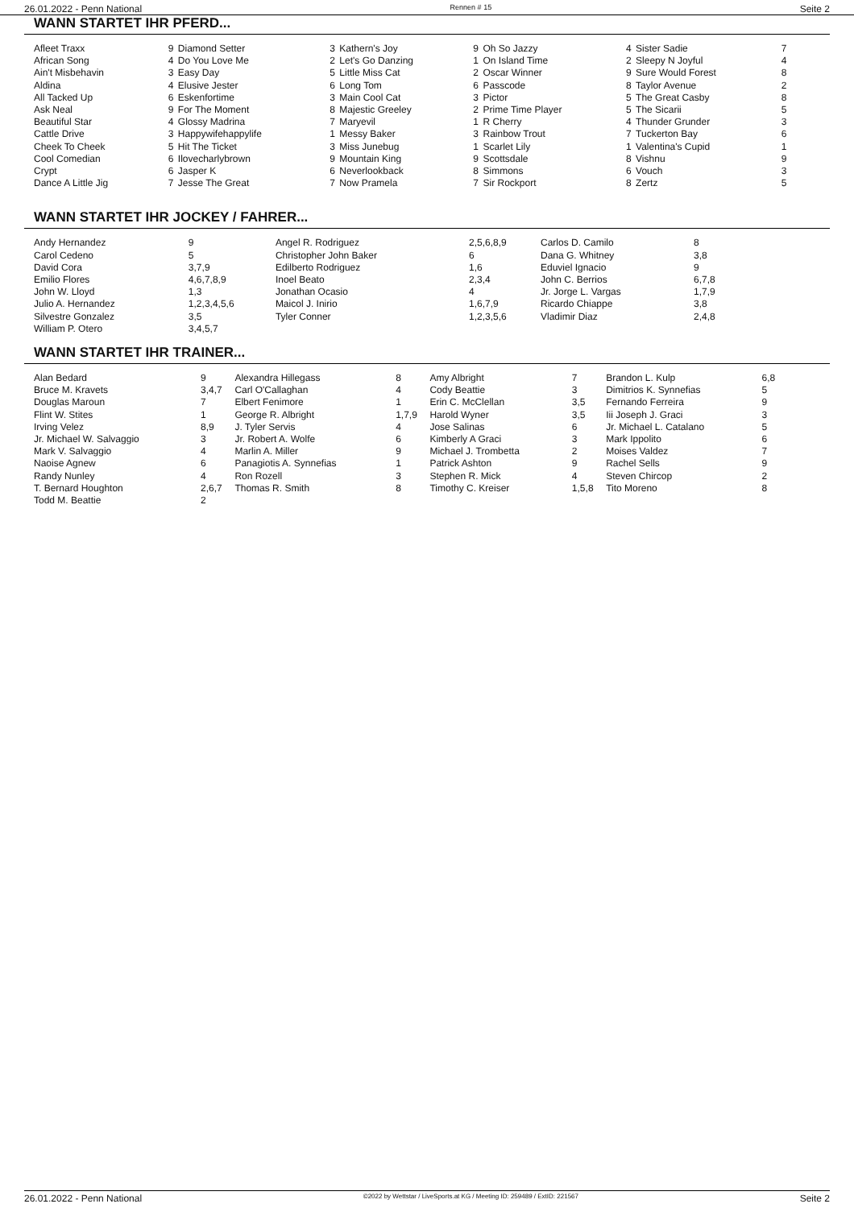26.01.2022 - Penn National Rennen # 15 Seite 2
WANN STARTET IHR PFERD...
| Afleet Traxx | 9 | Diamond Setter | 3 | Kathern's Joy | 9 | Oh So Jazzy | 4 | Sister Sadie | 7 |
| African Song | 4 | Do You Love Me | 2 | Let's Go Danzing | 1 | On Island Time | 2 | Sleepy N Joyful | 4 |
| Ain't Misbehavin | 3 | Easy Day | 5 | Little Miss Cat | 2 | Oscar Winner | 9 | Sure Would Forest | 8 |
| Aldina | 4 | Elusive Jester | 6 | Long Tom | 6 | Passcode | 8 | Taylor Avenue | 2 |
| All Tacked Up | 6 | Eskenfortime | 3 | Main Cool Cat | 3 | Pictor | 5 | The Great Casby | 8 |
| Ask Neal | 9 | For The Moment | 8 | Majestic Greeley | 2 | Prime Time Player | 5 | The Sicarii | 5 |
| Beautiful Star | 4 | Glossy Madrina | 7 | Maryevil | 1 | R Cherry | 4 | Thunder Grunder | 3 |
| Cattle Drive | 3 | Happywifehappylife | 1 | Messy Baker | 3 | Rainbow Trout | 7 | Tuckerton Bay | 6 |
| Cheek To Cheek | 5 | Hit The Ticket | 3 | Miss Junebug | 1 | Scarlet Lily | 1 | Valentina's Cupid | 1 |
| Cool Comedian | 6 | Ilovecharlybrown | 9 | Mountain King | 9 | Scottsdale | 8 | Vishnu | 9 |
| Crypt | 6 | Jasper K | 6 | Neverlookback | 8 | Simmons | 6 | Vouch | 3 |
| Dance A Little Jig | 7 | Jesse The Great | 7 | Now Pramela | 7 | Sir Rockport | 8 | Zertz | 5 |
WANN STARTET IHR JOCKEY / FAHRER...
| Andy Hernandez | 9 | Angel R. Rodriguez | 2,5,6,8,9 | Carlos D. Camilo | 8 |
| Carol Cedeno | 5 | Christopher John Baker | 6 | Dana G. Whitney | 3,8 |
| David Cora | 3,7,9 | Edilberto Rodriguez | 1,6 | Eduviel Ignacio | 9 |
| Emilio Flores | 4,6,7,8,9 | Inoel Beato | 2,3,4 | John C. Berrios | 6,7,8 |
| John W. Lloyd | 1,3 | Jonathan Ocasio | 4 | Jr. Jorge L. Vargas | 1,7,9 |
| Julio A. Hernandez | 1,2,3,4,5,6 | Maicol J. Inirio | 1,6,7,9 | Ricardo Chiappe | 3,8 |
| Silvestre Gonzalez | 3,5 | Tyler Conner | 1,2,3,5,6 | Vladimir Diaz | 2,4,8 |
| William P. Otero | 3,4,5,7 | | | | |
WANN STARTET IHR TRAINER...
| Alan Bedard | 9 | Alexandra Hillegass | 8 | Amy Albright | 7 | Brandon L. Kulp | 6,8 |
| Bruce M. Kravets | 3,4,7 | Carl O'Callaghan | 4 | Cody Beattie | 3 | Dimitrios K. Synnefias | 5 |
| Douglas Maroun | 7 | Elbert Fenimore | 1 | Erin C. McClellan | 3,5 | Fernando Ferreira | 9 |
| Flint W. Stites | 1 | George R. Albright | 1,7,9 | Harold Wyner | 3,5 | Iii Joseph J. Graci | 3 |
| Irving Velez | 8,9 | J. Tyler Servis | 4 | Jose Salinas | 6 | Jr. Michael L. Catalano | 5 |
| Jr. Michael W. Salvaggio | 3 | Jr. Robert A. Wolfe | 6 | Kimberly A Graci | 3 | Mark Ippolito | 6 |
| Mark V. Salvaggio | 4 | Marlin A. Miller | 9 | Michael J. Trombetta | 2 | Moises Valdez | 7 |
| Naoise Agnew | 6 | Panagiotis A. Synnefias | 1 | Patrick Ashton | 9 | Rachel Sells | 9 |
| Randy Nunley | 4 | Ron Rozell | 3 | Stephen R. Mick | 4 | Steven Chircop | 2 |
| T. Bernard Houghton | 2,6,7 | Thomas R. Smith | 8 | Timothy C. Kreiser | 1,5,8 | Tito Moreno | 8 |
| Todd M. Beattie | 2 | | | | | | |
26.01.2022 - Penn National ©2022 by Wettstar / LiveSports.at KG / Meeting ID: 259489 / ExtID: 221567 Seite 2